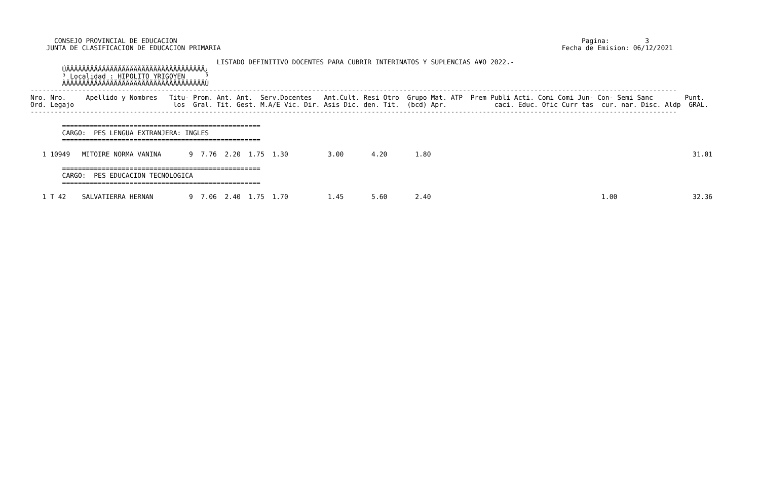CONSEJO PROVINCIAL DE EDUCACION                                                                                                      Pagina:         3
    JUNTA DE CLASIFICACION DE EDUCACION PRIMARIA                                                                                      Fecha de Emision: 06/12/2021

                                               LISTADO DEFINITIVO DOCENTES PARA CUBRIR INTERINATOS Y SUPLENCIAS A¥O 2022.-
        ÚÄÄÄÄÄÄÄÄÄÄÄÄÄÄÄÄÄÄÄÄÄÄÄÄÄÄÄÄÄÄÄÄÄÄÄ¿
        ³ Localidad : HIPOLITO YRIGOYEN     ³
        ÀÄÄÄÄÄÄÄÄÄÄÄÄÄÄÄÄÄÄÄÄÄÄÄÄÄÄÄÄÄÄÄÄÄÄÄÙ
-------------------------------------------------------------------------------------------------------------------------------------------------------------------
Nro. Nro.     Apellido y Nombres   Titu- Prom. Ant. Ant.  Serv.Docentes   Ant.Cult. Resi Otro  Grupo Mat. ATP  Prem Publi Acti. Comi Comi Jun- Con- Semi Sanc        Punt.
Ord. Legajo                         los  Gral. Tit. Gest. M.A/E Vic. Dir. Asis Dic. den. Tit.  (bcd) Apr.            caci. Educ. Ofic Curr tas  cur. nar. Disc. Aldp  GRAL.
-------------------------------------------------------------------------------------------------------------------------------------------------------------------

        ==================================================
        CARGO:  PES LENGUA EXTRANJERA: INGLES
        ==================================================

   1 10949   MITOIRE NORMA VANINA       9  7.76  2.20  1.75  1.30          3.00       4.20       1.80                                                                  31.01

        ==================================================
        CARGO:  PES EDUCACION TECNOLOGICA
        ==================================================

   1 T 42    SALVATIERRA HERNAN         9  7.06  2.40  1.75  1.70          1.45       5.60       2.40                                           1.00                   32.36